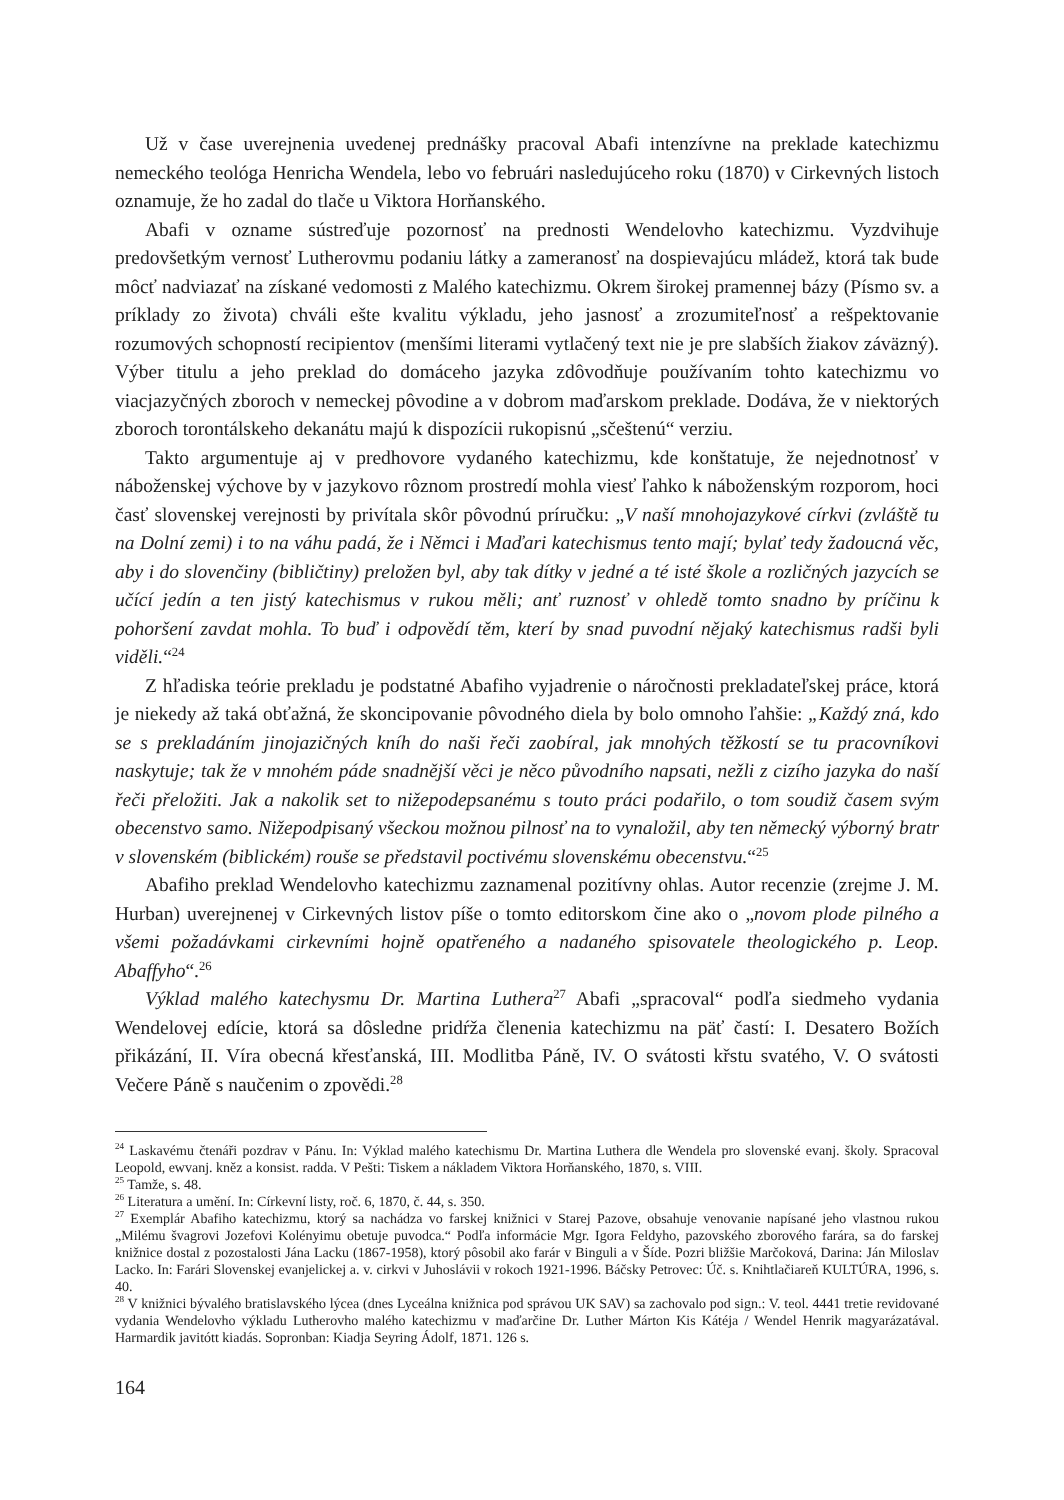Už v čase uverejnenia uvedenej prednášky pracoval Abafi intenzívne na preklade katechizmu nemeckého teológa Henricha Wendela, lebo vo februári nasledujúceho roku (1870) v Cirkevných listoch oznamuje, že ho zadal do tlače u Viktora Horňanského.
Abafi v ozname sústreďuje pozornosť na prednosti Wendelovho katechizmu. Vyzdvihuje predovšetkým vernosť Lutherovmu podaniu látky a zameranosť na dospievajúcu mládež, ktorá tak bude môcť nadviazať na získané vedomosti z Malého katechizmu. Okrem širokej pramennej bázy (Písmo sv. a príklady zo života) chváli ešte kvalitu výkladu, jeho jasnosť a zrozumiteľnosť a rešpektovanie rozumových schopností recipientov (menšími literami vytlačený text nie je pre slabších žiakov záväzný). Výber titulu a jeho preklad do domáceho jazyka zdôvodňuje používaním tohto katechizmu vo viacjazyčných zboroch v nemeckej pôvodine a v dobrom maďarskom preklade. Dodáva, že v niektorých zboroch torontálskeho dekanátu majú k dispozícii rukopisnú „sčeštenú“ verziu.
Takto argumentuje aj v predhovore vydaného katechizmu, kde konštatuje, že nejednotnosť v náboženskej výchove by v jazykovo rôznom prostredí mohla viesť ľahko k náboženským rozporom, hoci časť slovenskej verejnosti by privítala skôr pôvodnú príručku: „V naší mnohojazykové církvi (zvláště tu na Dolní zemi) i to na váhu padá, že i Němci i Maďari katechismus tento mají; bylať tedy žadoucná věc, aby i do slovenčiny (bibličtiny) preložen byl, aby tak dítky v jedné a té isté škole a rozličných jazycích se učící jedín a ten jistý katechismus v rukou měli; anť ruznosť v ohledě tomto snadno by príčinu k pohoršení zavdat mohla. To buď i odpovědí těm, kterí by snad puvodní nějaký katechismus radši byli viděli.“<sup>24</sup>
Z hľadiska teórie prekladu je podstatné Abafiho vyjadrenie o náročnosti prekladateľskej práce, ktorá je niekedy až taká obťažná, že skoncipovanie pôvodného diela by bolo omnoho ľahšie: „Každý zná, kdo se s prekladáním jinojazičných kníh do naši řeči zaobíral, jak mnohých těžkostí se tu pracovníkovi naskytuje; tak že v mnohém páde snadnější věci je něco původního napsati, nežli z cizího jazyka do naší řeči přeložiti. Jak a nakolik set to nižepodepsanému s touto práci podařilo, o tom soudiž časem svým obecenstvo samo. Nižepodpisaný všeckou možnou pilnosť na to vynaložil, aby ten německý výborný bratr v slovenském (biblickém) rouše se představil poctivému slovenskému obecenstvu.“<sup>25</sup>
Abafiho preklad Wendelovho katechizmu zaznamenal pozitívny ohlas. Autor recenzie (zrejme J. M. Hurban) uverejnenej v Cirkevných listov píše o tomto editorskom čine ako o „novom plode pilného a všemi požadávkami cirkevními hojně opatřeného a nadaného spisovatele theologického p. Leop. Abaffyho“.<sup>26</sup>
Výklad malého katechysmu Dr. Martina Luthera<sup>27</sup> Abafi „spracoval“ podľa siedmeho vydania Wendelovej edície, ktorá sa dôsledne pridŕža členenia katechizmu na päť častí: I. Desatero Božích přikázání, II. Víra obecná křesťanská, III. Modlitba Páně, IV. O svátosti křstu svatého, V. O svátosti Večere Páně s naučenim o zpovědi.<sup>28</sup>
<sup>24</sup> Laskavému čtenáři pozdrav v Pánu. In: Výklad malého katechismu Dr. Martina Luthera dle Wendela pro slovenské evanj. školy. Spracoval Leopold, ewvanj. kněz a konsist. radda. V Pešti: Tiskem a nákladem Viktora Horňanského, 1870, s. VIII.
<sup>25</sup> Tamže, s. 48.
<sup>26</sup> Literatura a umění. In: Církevní listy, roč. 6, 1870, č. 44, s. 350.
<sup>27</sup> Exemplár Abafiho katechizmu, ktorý sa nachádza vo farskej knižnici v Starej Pazove, obsahuje venovanie napísané jeho vlastnou rukou „Milému švagrovi Jozefovi Kolényimu obetuje puvodca.“ Podľa informácie Mgr. Igora Feldyho, pazovského zborového farára, sa do farskej knižnice dostal z pozostalosti Jána Lacku (1867-1958), ktorý pôsobil ako farár v Binguli a v Šíde. Pozri bližšie Marčoková, Darina: Ján Miloslav Lacko. In: Farári Slovenskej evanjelickej a. v. cirkvi v Juhoslávii v rokoch 1921-1996. Báčsky Petrovec: Úč. s. Knihtlačiareň KULTÚRA, 1996, s. 40.
<sup>28</sup> V knižnici bývalého bratislavského lýcea (dnes Lyceálna knižnica pod správou UK SAV) sa zachovalo pod sign.: V. teol. 4441 tretie revidované vydania Wendelovho výkladu Lutherovho malého katechizmu v maďarčine Dr. Luther Márton Kis Kátéja / Wendel Henrik magyarázatával. Harmardik javitótt kiadás. Sopronban: Kiadja Seyring Ádolf, 1871. 126 s.
164